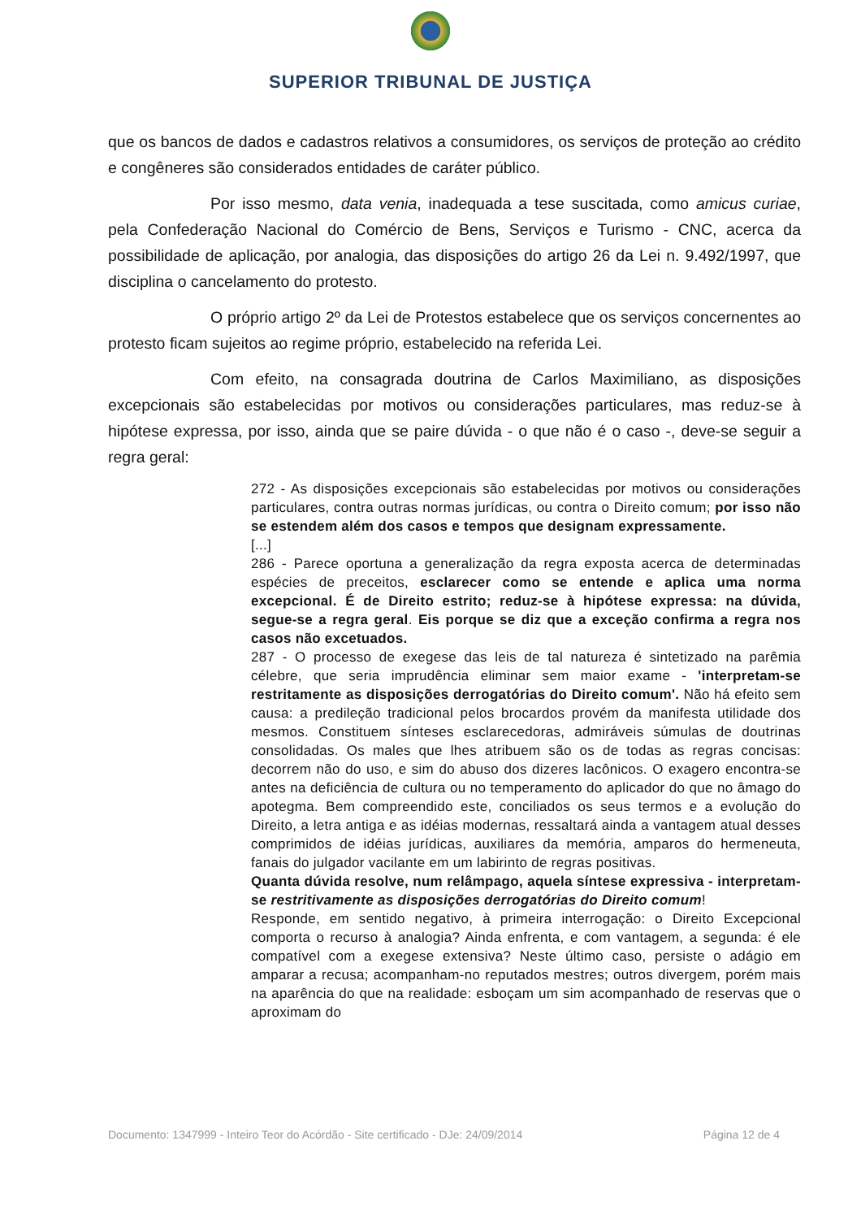SUPERIOR TRIBUNAL DE JUSTIÇA
que os bancos de dados e cadastros relativos a consumidores, os serviços de proteção ao crédito e congêneres são considerados entidades de caráter público.
Por isso mesmo, data venia, inadequada a tese suscitada, como amicus curiae, pela Confederação Nacional do Comércio de Bens, Serviços e Turismo - CNC, acerca da possibilidade de aplicação, por analogia, das disposições do artigo 26 da Lei n. 9.492/1997, que disciplina o cancelamento do protesto.
O próprio artigo 2º da Lei de Protestos estabelece que os serviços concernentes ao protesto ficam sujeitos ao regime próprio, estabelecido na referida Lei.
Com efeito, na consagrada doutrina de Carlos Maximiliano, as disposições excepcionais são estabelecidas por motivos ou considerações particulares, mas reduz-se à hipótese expressa, por isso, ainda que se paire dúvida - o que não é o caso -, deve-se seguir a regra geral:
272 - As disposições excepcionais são estabelecidas por motivos ou considerações particulares, contra outras normas jurídicas, ou contra o Direito comum; por isso não se estendem além dos casos e tempos que designam expressamente.
[...]
286 - Parece oportuna a generalização da regra exposta acerca de determinadas espécies de preceitos, esclarecer como se entende e aplica uma norma excepcional. É de Direito estrito; reduz-se à hipótese expressa: na dúvida, segue-se a regra geral. Eis porque se diz que a exceção confirma a regra nos casos não excetuados.
287 - O processo de exegese das leis de tal natureza é sintetizado na parêmia célebre, que seria imprudência eliminar sem maior exame - 'interpretam-se restritamente as disposições derrogatórias do Direito comum'. Não há efeito sem causa: a predileção tradicional pelos brocardos provém da manifesta utilidade dos mesmos. Constituem sínteses esclarecedoras, admiráveis súmulas de doutrinas consolidadas. Os males que lhes atribuem são os de todas as regras concisas: decorrem não do uso, e sim do abuso dos dizeres lacônicos. O exagero encontra-se antes na deficiência de cultura ou no temperamento do aplicador do que no âmago do apotegma. Bem compreendido este, conciliados os seus termos e a evolução do Direito, a letra antiga e as idéias modernas, ressaltará ainda a vantagem atual desses comprimidos de idéias jurídicas, auxiliares da memória, amparos do hermeneuta, fanais do julgador vacilante em um labirinto de regras positivas.
Quanta dúvida resolve, num relâmpago, aquela síntese expressiva - interpretam-se restritivamente as disposições derrogatórias do Direito comum!
Responde, em sentido negativo, à primeira interrogação: o Direito Excepcional comporta o recurso à analogia? Ainda enfrenta, e com vantagem, a segunda: é ele compatível com a exegese extensiva? Neste último caso, persiste o adágio em amparar a recusa; acompanham-no reputados mestres; outros divergem, porém mais na aparência do que na realidade: esboçam um sim acompanhado de reservas que o aproximam do
Documento: 1347999 - Inteiro Teor do Acórdão - Site certificado - DJe: 24/09/2014 Página 12 de 4